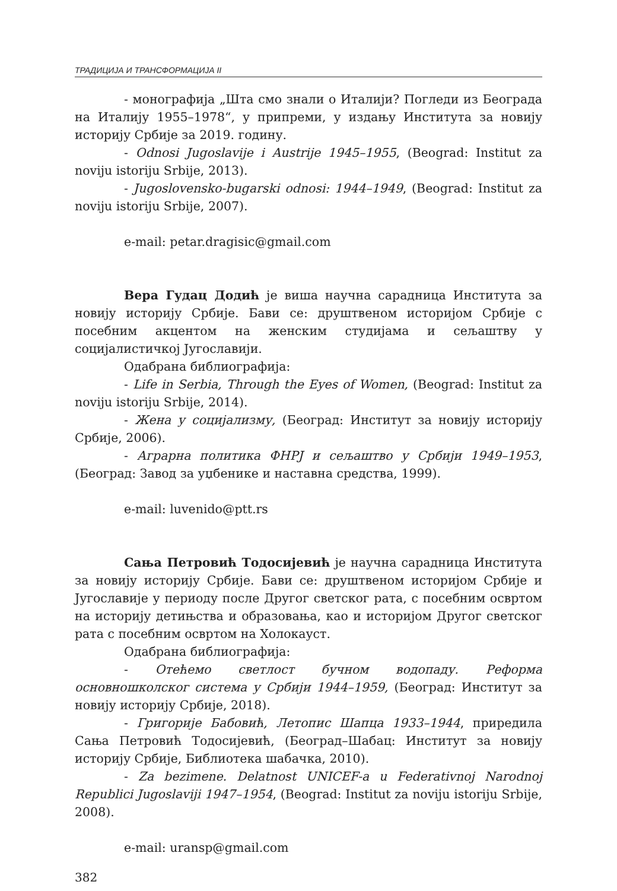ТРАДИЦИЈА И ТРАНСФОРМАЦИЈА II
- монографија „Шта смо знали о Италији? Погледи из Београда на Италију 1955–1978“, у припреми, у издању Института за новију историју Србије за 2019. годину.
- Odnosi Jugoslavije i Austrije 1945–1955, (Beograd: Institut za noviju istoriju Srbije, 2013).
- Jugoslovensko-bugarski odnosi: 1944–1949, (Beograd: Institut za noviju istoriju Srbije, 2007).
e-mail: petar.dragisic@gmail.com
Вера Гудац Додић је виша научна сарадница Института за новију историју Србије. Бави се: друштвеном историјом Србије с посебним акцентом на женским студијама и сељаштву у социјалистичкој Југославији.
Одабрана библиографија:
- Life in Serbia, Through the Eyes of Women, (Beograd: Institut za noviju istoriju Srbije, 2014).
- Жена у социјализму, (Београд: Институт за новију историју Србије, 2006).
- Аграрна политика ФНРЈ и сељаштво у Србији 1949–1953, (Београд: Завод за уџбенике и наставна средства, 1999).
e-mail: luvenido@ptt.rs
Сања Петровић Тодосијевић је научна сарадница Института за новију историју Србије. Бави се: друштвеном историјом Србије и Југославије у периоду после Другог светског рата, с посебним освртом на историју детињства и образовања, као и историјом Другог светског рата с посебним освртом на Холокауст.
Одабрана библиографија:
- Отећемо светлост бучном водопаду. Реформа основношколског система у Србији 1944–1959, (Београд: Институт за новију историју Србије, 2018).
- Григорије Бабовић, Летопис Шапца 1933–1944, приредила Сања Петровић Тодосијевић, (Београд–Шабац: Институт за новију историју Србије, Библиотека шабачка, 2010).
- Za bezimene. Delatnost UNICEF-a u Federativnoj Narodnoj Republici Jugoslaviji 1947–1954, (Beograd: Institut za noviju istoriju Srbije, 2008).
e-mail: uransp@gmail.com
382